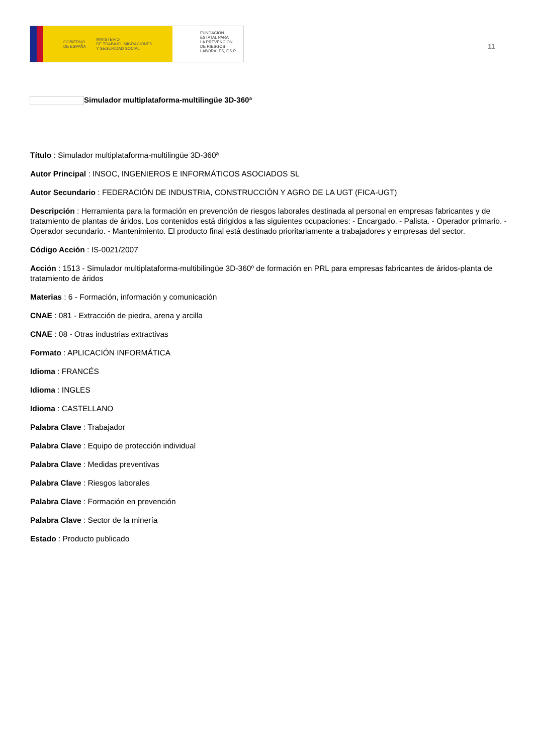GOBIERNO
DE ESPAÑA MINISTERIO
DE TRABAJO, MIGRACIONES
Y SEGURIDAD SOCIAL
FUNDACIÓN
ESTATAL PARA
LA PREVENCIÓN
DE RIESGOS
LABORALES, F.S.P.
11
Simulador multiplataforma-multilingüe 3D-360ª
Título : Simulador multiplataforma-multilingüe 3D-360ª
Autor Principal : INSOC, INGENIEROS E INFORMÁTICOS ASOCIADOS SL
Autor Secundario : FEDERACIÓN DE INDUSTRIA, CONSTRUCCIÓN Y AGRO DE LA UGT (FICA-UGT)
Descripción : Herramienta para la formación en prevención de riesgos laborales destinada al personal en empresas fabricantes y de tratamiento de plantas de áridos. Los contenidos está dirigidos a las siguientes ocupaciones: - Encargado. - Palista. - Operador primario. - Operador secundario. - Mantenimiento. El producto final está destinado prioritariamente a trabajadores y empresas del sector.
Código Acción : IS-0021/2007
Acción : 1513 - Simulador multiplataforma-multibilingüe 3D-360º de formación en PRL para empresas fabricantes de áridos-planta de tratamiento de áridos
Materias : 6 - Formación, información y comunicación
CNAE : 081 - Extracción de piedra, arena y arcilla
CNAE : 08 - Otras industrias extractivas
Formato : APLICACIÓN INFORMÁTICA
Idioma : FRANCÉS
Idioma : INGLES
Idioma : CASTELLANO
Palabra Clave : Trabajador
Palabra Clave : Equipo de protección individual
Palabra Clave : Medidas preventivas
Palabra Clave : Riesgos laborales
Palabra Clave : Formación en prevención
Palabra Clave : Sector de la minería
Estado : Producto publicado